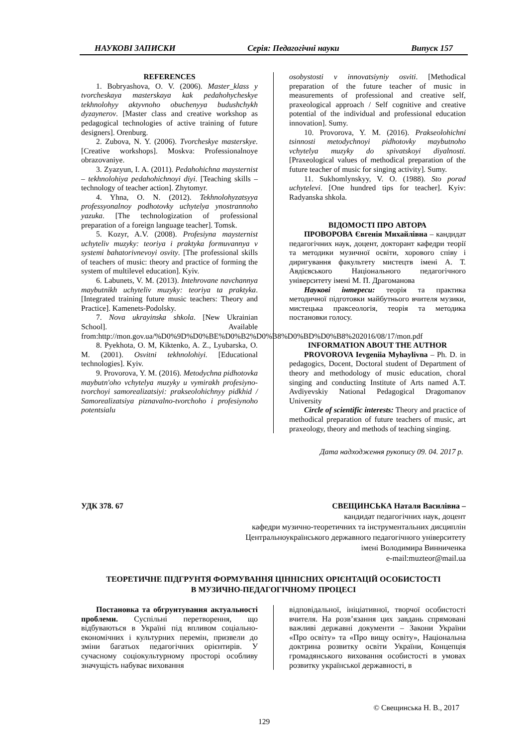НАУКОВІ ЗАПИСКИ Серія: Педагогічні науки Випуск 157
REFERENCES
1. Bobryashova, O. V. (2006). Master_klass y tvorcheskaya masterskaya kak pedahohycheskye tekhnolohyy aktyvnoho obuchenyya budushchykh dyzaynerov. [Master class and creative workshop as pedagogical technologies of active training of future designers]. Orenburg.
2. Zubova, N. Y. (2006). Tvorcheskye masterskye. [Creative workshops]. Moskva: Professionalnoye obrazovaniye.
3. Zyazyun, I. A. (2011). Pedahohichna maysternist – tekhnolohiya pedahohichnoyi diyi. [Teaching skills – technology of teacher action]. Zhytomyr.
4. Yhna, O. N. (2012). Tekhnolohyzatsyya professyonalnoy podhotovky uchytelya ynostrannoho yazuka. [The technologization of professional preparation of a foreign language teacher]. Tomsk.
5. Kozyr, A.V. (2008). Profesiyna maysternist uchyteliv muzyky: teoriya i praktyka formuvannya v systemi bahatorivnevoyi osvity. [The professional skills of teachers of music: theory and practice of forming the system of multilevel education]. Kyiv.
6. Labunets, V. M. (2013). Intehrovane navchannya maybutnikh uchyteliv muzyky: teoriya ta praktyka. [Integrated training future music teachers: Theory and Practice]. Kamenets-Podolsky.
7. Nova ukrayinska shkola. [New Ukrainian School]. Available from:http://mon.gov.ua/%D0%9D%D0%BE%D0%B2%D0%B8%D0%BD%D0%B8%202016/08/17/mon.pdf
8. Pyekhota, O. M, Kiktenko, A. Z., Lyubarska, O. M. (2001). Osvitni tekhnolohiyi. [Educational technologies]. Kyiv.
9. Provorova, Y. M. (2016). Metodychna pidhotovka maybutn'oho vchytelya muzyky u vymirakh profesiyno-tvorchoyi samorealizatsiyi: prakseolohichnyy pidkhid / Samorealizatsiya piznavalno-tvorchoho i profesiynoho potentsialu
osobystosti v innovatsiyniy osviti. [Methodical preparation of the future teacher of music in measurements of professional and creative self, praxeological approach / Self cognitive and creative potential of the individual and professional education innovation]. Sumy.
10. Provorova, Y. M. (2016). Prakseolohichni tsinnosti metodychnoyi pidhotovky maybutnoho vchytelya muzyky do spivatskoyi diyalnosti. [Praxeological values of methodical preparation of the future teacher of music for singing activity]. Sumy.
11. Sukhomlynskyy, V. O. (1988). Sto porad uchytelevi. [One hundred tips for teacher]. Kyiv: Radyanska shkola.
ВІДОМОСТІ ПРО АВТОРА
ПРОВОРОВА Євгенія Михайлівна – кандидат педагогічних наук, доцент, докторант кафедри теорії та методики музичної освіти, хорового співу і диригування факультету мистецтв імені А. Т. Авдієвського Національного педагогічного університету імені М. П. Драгоманова
Наукові інтереси: теорія та практика методичної підготовки майбутнього вчителя музики, мистецька праксеологія, теорія та методика постановки голосу.
INFORMATION ABOUT THE AUTHOR
PROVOROVA Ievgeniia Myhaylivna – Ph. D. in pedagogics, Docent, Doctoral student of Department of theory and methodology of music education, choral singing and conducting Institute of Arts named A.T. Avdiyevskiy National Pedagogical Dragomanov University
Circle of scientific interests: Theory and practice of methodical preparation of future teachers of music, art praxeology, theory and methods of teaching singing.
Дата надходження рукопису 09. 04. 2017 р.
УДК 378. 67 СВЕЩИНСЬКА Наталя Василівна –
кандидат педагогічних наук, доцент
кафедри музично-теоретичних та інструментальних дисциплін
Центральноукраїнського державного педагогічного університету
імені Володимира Винниченка
e-mail:muzteor@mail.ua
ТЕОРЕТИЧНЕ ПІДГРУНТЯ ФОРМУВАННЯ ЦІННІСНИХ ОРІЄНТАЦІЙ ОСОБИСТОСТІ
В МУЗИЧНО-ПЕДАГОГІЧНОМУ ПРОЦЕСІ
Постановка та обгрунтування актуальності проблеми. Суспільні перетворення, що відбуваються в Україні під впливом соціально-економічних і культурних перемін, призвели до зміни багатьох педагогічних орієнтирів. У сучасному соціокультурному просторі особливу значущість набуває виховання
відповідальної, ініціативної, творчої особистості вчителя. На розв’язання цих завдань спрямовані важливі державні документи – Закони України «Про освіту» та «Про вищу освіту», Національна доктрина розвитку освіти України, Концепція громадянського виховання особистості в умовах розвитку української державності, в
© Свещинська Н. В., 2017
129